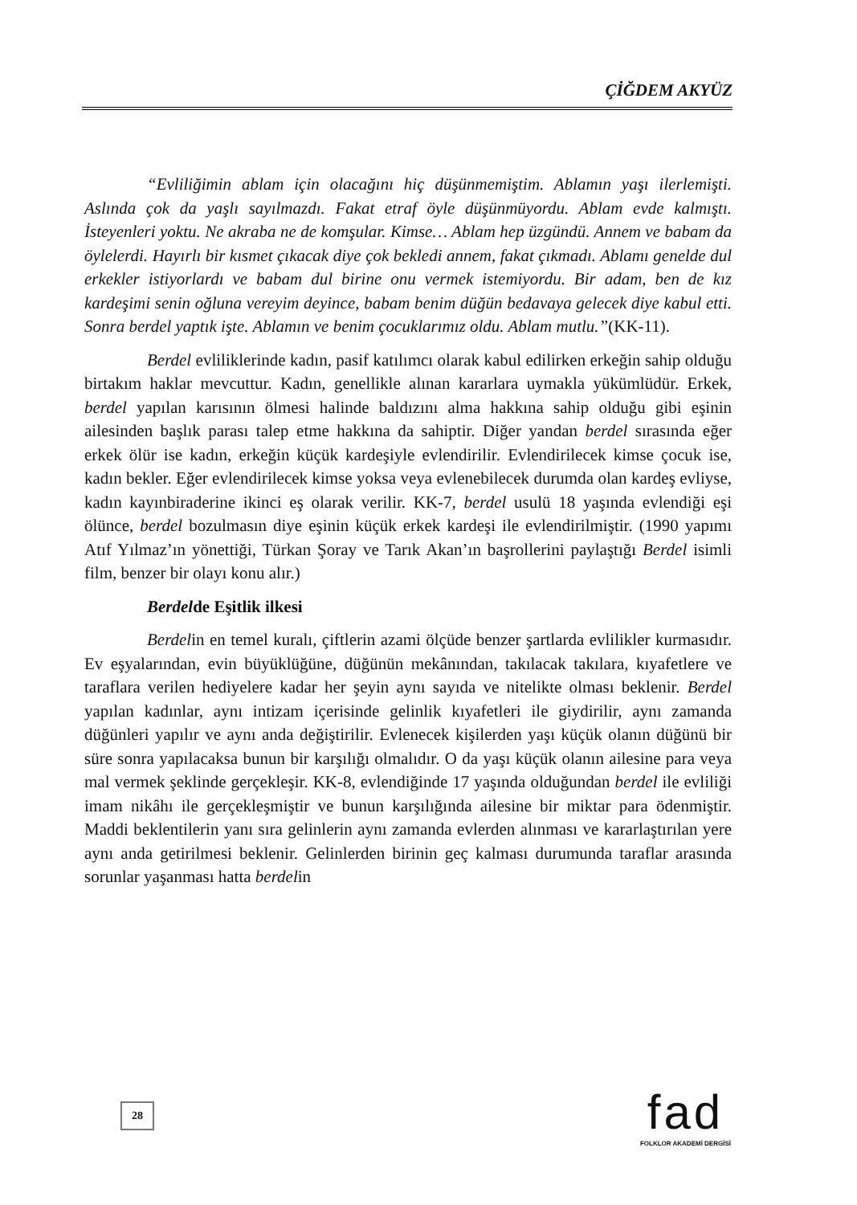ÇİĞDEM AKYÜZ
“Evliliğimin ablam için olacağını hiç düşünmemiştim. Ablamın yaşı ilerlemişti. Aslında çok da yaşlı sayılmazdı. Fakat etraf öyle düşünmüyordu. Ablam evde kalmıştı. İsteyenleri yoktu. Ne akraba ne de komşular. Kimse… Ablam hep üzgündü. Annem ve babam da öylelerdi. Hayırlı bir kısmet çıkacak diye çok bekledi annem, fakat çıkmadı. Ablamı genelde dul erkekler istiyorlardı ve babam dul birine onu vermek istemiyordu. Bir adam, ben de kız kardeşimi senin oğluna vereyim deyince, babam benim düğün bedavaya gelecek diye kabul etti. Sonra berdel yaptık işte. Ablamın ve benim çocuklarımız oldu. Ablam mutlu.”(KK-11).
Berdel evliliklerinde kadın, pasif katılımcı olarak kabul edilirken erkeğin sahip olduğu birtakım haklar mevcuttur. Kadın, genellikle alınan kararlara uymakla yükümlüdür. Erkek, berdel yapılan karısının ölmesi halinde baldızını alma hakkına sahip olduğu gibi eşinin ailesinden başlık parası talep etme hakkına da sahiptir. Diğer yandan berdel sırasında eğer erkek ölür ise kadın, erkeğin küçük kardeşiyle evlendirilir. Evlendirilecek kimse çocuk ise, kadın bekler. Eğer evlendirilecek kimse yoksa veya evlenebilecek durumda olan kardeş evliyse, kadın kayınbiraderine ikinci eş olarak verilir. KK-7, berdel usulü 18 yaşında evlendiği eşi ölünce, berdel bozulmasın diye eşinin küçük erkek kardeşi ile evlendirilmiştir. (1990 yapımı Atıf Yılmaz’ın yönettiği, Türkan Şoray ve Tarık Akan’ın başrollerini paylaştığı Berdel isimli film, benzer bir olayı konu alır.)
Berdelde Eşitlik ilkesi
Berdelin en temel kuralı, çiftlerin azami ölçüde benzer şartlarda evlilikler kurmasıdır. Ev eşyalarından, evin büyüklüğüne, düğünün mekânından, takılacak takılara, kıyafetlere ve taraflara verilen hediyelere kadar her şeyin aynı sayıda ve nitelikte olması beklenir. Berdel yapılan kadınlar, aynı intizam içerisinde gelinlik kıyafetleri ile giydirilir, aynı zamanda düğünleri yapılır ve aynı anda değiştirilir. Evlenecek kişilerden yaşı küçük olanın düğünü bir süre sonra yapılacaksa bunun bir karşılığı olmalıdır. O da yaşı küçük olanın ailesine para veya mal vermek şeklinde gerçekleşir. KK-8, evlendiğinde 17 yaşında olduğundan berdel ile evliliği imam nikâhı ile gerçekleşmiştir ve bunun karşılığında ailesine bir miktar para ödenmiştir. Maddi beklentilerin yanı sıra gelinlerin aynı zamanda evlerden alınması ve kararlaştırılan yere aynı anda getirilmesi beklenir. Gelinlerden birinin geç kalması durumunda taraflar arasında sorunlar yaşanması hatta berdelin
28
fad
FOLKLOR AKADEMİ DERGİSİ